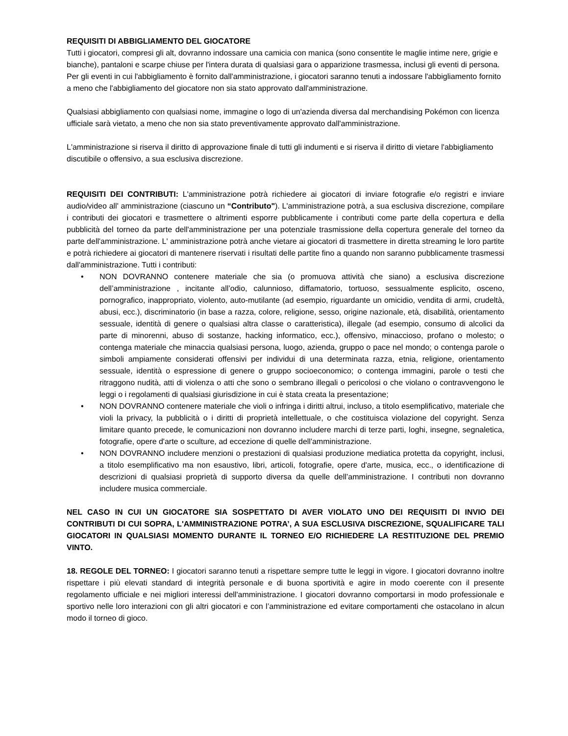REQUISITI DI ABBIGLIAMENTO DEL GIOCATORE
Tutti i giocatori, compresi gli alt, dovranno indossare una camicia con manica (sono consentite le maglie intime nere, grigie e bianche), pantaloni e scarpe chiuse per l'intera durata di qualsiasi gara o apparizione trasmessa, inclusi gli eventi di persona. Per gli eventi in cui l'abbigliamento è fornito dall'amministrazione, i giocatori saranno tenuti a indossare l'abbigliamento fornito a meno che l'abbigliamento del giocatore non sia stato approvato dall'amministrazione.
Qualsiasi abbigliamento con qualsiasi nome, immagine o logo di un'azienda diversa dal merchandising Pokémon con licenza ufficiale sarà vietato, a meno che non sia stato preventivamente approvato dall'amministrazione.
L'amministrazione si riserva il diritto di approvazione finale di tutti gli indumenti e si riserva il diritto di vietare l'abbigliamento discutibile o offensivo, a sua esclusiva discrezione.
REQUISITI DEI CONTRIBUTI: L'amministrazione potrà richiedere ai giocatori di inviare fotografie e/o registri e inviare audio/video all' amministrazione (ciascuno un “Contributo"). L'amministrazione potrà, a sua esclusiva discrezione, compilare i contributi dei giocatori e trasmettere o altrimenti esporre pubblicamente i contributi come parte della copertura e della pubblicità del torneo da parte dell'amministrazione per una potenziale trasmissione della copertura generale del torneo da parte dell'amministrazione. L' amministrazione potrà anche vietare ai giocatori di trasmettere in diretta streaming le loro partite e potrà richiedere ai giocatori di mantenere riservati i risultati delle partite fino a quando non saranno pubblicamente trasmessi dall'amministrazione. Tutti i contributi:
• NON DOVRANNO contenere materiale che sia (o promuova attività che siano) a esclusiva discrezione dell’amministrazione , incitante all’odio, calunnioso, diffamatorio, tortuoso, sessualmente esplicito, osceno, pornografico, inappropriato, violento, auto-mutilante (ad esempio, riguardante un omicidio, vendita di armi, crudeltà, abusi, ecc.), discriminatorio (in base a razza, colore, religione, sesso, origine nazionale, età, disabilità, orientamento sessuale, identità di genere o qualsiasi altra classe o caratteristica), illegale (ad esempio, consumo di alcolici da parte di minorenni, abuso di sostanze, hacking informatico, ecc.), offensivo, minaccioso, profano o molesto; o contenga materiale che minaccia qualsiasi persona, luogo, azienda, gruppo o pace nel mondo; o contenga parole o simboli ampiamente considerati offensivi per individui di una determinata razza, etnia, religione, orientamento sessuale, identità o espressione di genere o gruppo socioeconomico; o contenga immagini, parole o testi che ritraggono nudità, atti di violenza o atti che sono o sembrano illegali o pericolosi o che violano o contravvengono le leggi o i regolamenti di qualsiasi giurisdizione in cui è stata creata la presentazione;
• NON DOVRANNO contenere materiale che violi o infringa i diritti altrui, incluso, a titolo esemplificativo, materiale che violi la privacy, la pubblicità o i diritti di proprietà intellettuale, o che costituisca violazione del copyright. Senza limitare quanto precede, le comunicazioni non dovranno includere marchi di terze parti, loghi, insegne, segnaletica, fotografie, opere d'arte o sculture, ad eccezione di quelle dell'amministrazione.
• NON DOVRANNO includere menzioni o prestazioni di qualsiasi produzione mediatica protetta da copyright, inclusi, a titolo esemplificativo ma non esaustivo, libri, articoli, fotografie, opere d'arte, musica, ecc., o identificazione di descrizioni di qualsiasi proprietà di supporto diversa da quelle dell’amministrazione. I contributi non dovranno includere musica commerciale.
NEL CASO IN CUI UN GIOCATORE SIA SOSPETTATO DI AVER VIOLATO UNO DEI REQUISITI DI INVIO DEI CONTRIBUTI DI CUI SOPRA, L'AMMINISTRAZIONE POTRA’, A SUA ESCLUSIVA DISCREZIONE, SQUALIFICARE TALI GIOCATORI IN QUALSIASI MOMENTO DURANTE IL TORNEO E/O RICHIEDERE LA RESTITUZIONE DEL PREMIO VINTO.
18. REGOLE DEL TORNEO: I giocatori saranno tenuti a rispettare sempre tutte le leggi in vigore. I giocatori dovranno inoltre rispettare i più elevati standard di integrità personale e di buona sportività e agire in modo coerente con il presente regolamento ufficiale e nei migliori interessi dell'amministrazione. I giocatori dovranno comportarsi in modo professionale e sportivo nelle loro interazioni con gli altri giocatori e con l’amministrazione ed evitare comportamenti che ostacolano in alcun modo il torneo di gioco.